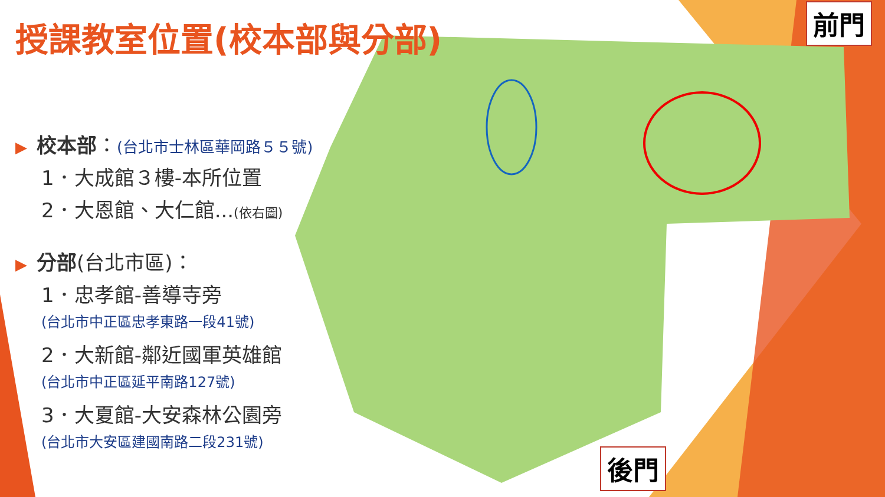授課教室位置(校本部與分部)
▶ 校本部：(台北市士林區華岡路５５號)
1．大成館３樓-本所位置
2．大恩館、大仁館...(依右圖)
▶ 分部(台北市區)：
1．忠孝館-善導寺旁
(台北市中正區忠孝東路一段41號)
2．大新館-鄰近國軍英雄館
(台北市中正區延平南路127號)
3．大夏館-大安森林公園旁
(台北市大安區建國南路二段231號)
前門
後門